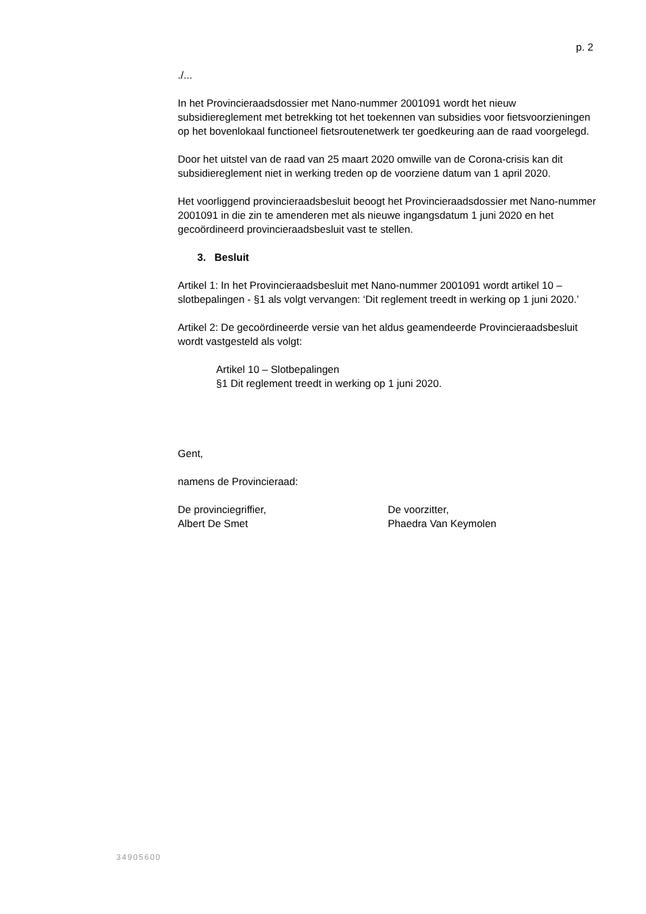p. 2
./...
In het Provincieraadsdossier met Nano-nummer 2001091 wordt het nieuw subsidiereglement met betrekking tot het toekennen van subsidies voor fietsvoorzieningen op het bovenlokaal functioneel fietsroutenetwerk ter goedkeuring aan de raad voorgelegd.
Door het uitstel van de raad van 25 maart 2020 omwille van de Corona-crisis kan dit subsidiereglement niet in werking treden op de voorziene datum van 1 april 2020.
Het voorliggend provincieraadsbesluit beoogt het Provincieraadsdossier met Nano-nummer 2001091 in die zin te amenderen met als nieuwe ingangsdatum 1 juni 2020 en het gecoördineerd provincieraadsbesluit vast te stellen.
3. Besluit
Artikel 1: In het Provincieraadsbesluit met Nano-nummer 2001091 wordt artikel 10 – slotbepalingen - §1 als volgt vervangen: ‘Dit reglement treedt in werking op 1 juni 2020.’
Artikel 2: De gecoördineerde versie van het aldus geamendeerde Provincieraadsbesluit wordt vastgesteld als volgt:
Artikel 10 – Slotbepalingen
§1 Dit reglement treedt in werking op 1 juni 2020.
Gent,
namens de Provincieraad:
De provinciegriffier,
Albert De Smet
De voorzitter,
Phaedra Van Keymolen
34905600